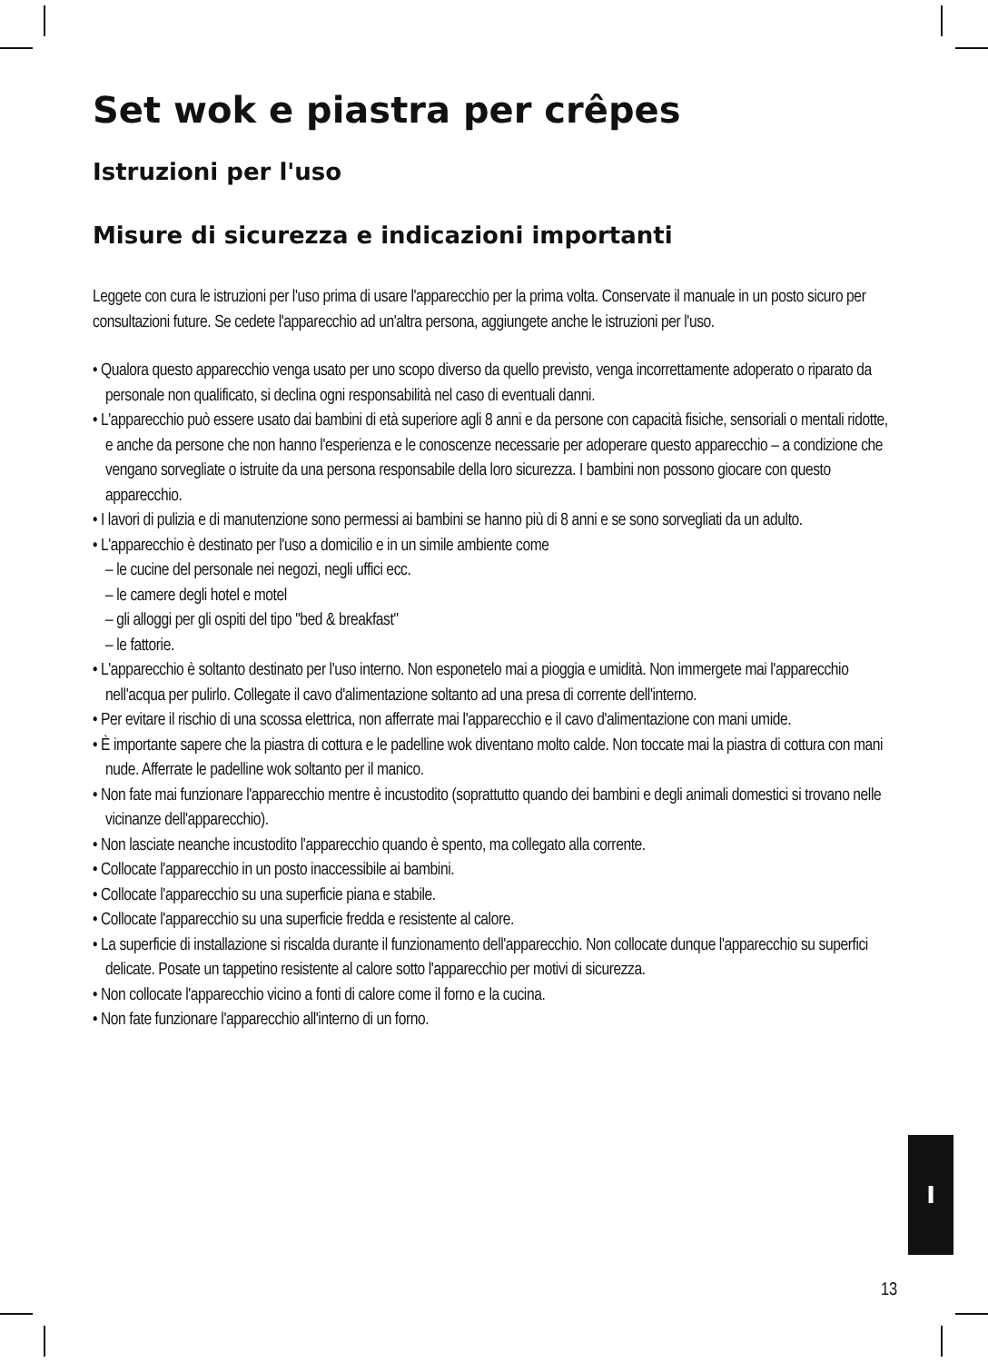Set wok e piastra per crêpes
Istruzioni per l'uso
Misure di sicurezza e indicazioni importanti
Leggete con cura le istruzioni per l'uso prima di usare l'apparecchio per la prima volta. Conservate il manuale in un posto sicuro per consultazioni future. Se cedete l'apparecchio ad un'altra persona, aggiungete anche le istruzioni per l'uso.
• Qualora questo apparecchio venga usato per uno scopo diverso da quello previsto, venga incorrettamente adoperato o riparato da personale non qualificato, si declina ogni responsabilità nel caso di eventuali danni.
• L'apparecchio può essere usato dai bambini di età superiore agli 8 anni e da persone con capacità fisiche, sensoriali o mentali ridotte, e anche da persone che non hanno l'esperienza e le conoscenze necessarie per adoperare questo apparecchio – a condizione che vengano sorvegliate o istruite da una persona responsabile della loro sicurezza. I bambini non possono giocare con questo apparecchio.
• I lavori di pulizia e di manutenzione sono permessi ai bambini se hanno più di 8 anni e se sono sorvegliati da un adulto.
• L'apparecchio è destinato per l'uso a domicilio e in un simile ambiente come
– le cucine del personale nei negozi, negli uffici ecc.
– le camere degli hotel e motel
– gli alloggi per gli ospiti del tipo "bed & breakfast"
– le fattorie.
• L'apparecchio è soltanto destinato per l'uso interno. Non esponetelo mai a pioggia e umidità. Non immergete mai l'apparecchio nell'acqua per pulirlo. Collegate il cavo d'alimentazione soltanto ad una presa di corrente dell'interno.
• Per evitare il rischio di una scossa elettrica, non afferrate mai l'apparecchio e il cavo d'alimentazione con mani umide.
• È importante sapere che la piastra di cottura e le padelline wok diventano molto calde. Non toccate mai la piastra di cottura con mani nude. Afferrate le padelline wok soltanto per il manico.
• Non fate mai funzionare l'apparecchio mentre è incustodito (soprattutto quando dei bambini e degli animali domestici si trovano nelle vicinanze dell'apparecchio).
• Non lasciate neanche incustodito l'apparecchio quando è spento, ma collegato alla corrente.
• Collocate l'apparecchio in un posto inaccessibile ai bambini.
• Collocate l'apparecchio su una superficie piana e stabile.
• Collocate l'apparecchio su una superficie fredda e resistente al calore.
• La superficie di installazione si riscalda durante il funzionamento dell'apparecchio. Non collocate dunque l'apparecchio su superfici delicate. Posate un tappetino resistente al calore sotto l'apparecchio per motivi di sicurezza.
• Non collocate l'apparecchio vicino a fonti di calore come il forno e la cucina.
• Non fate funzionare l'apparecchio all'interno di un forno.
I
13